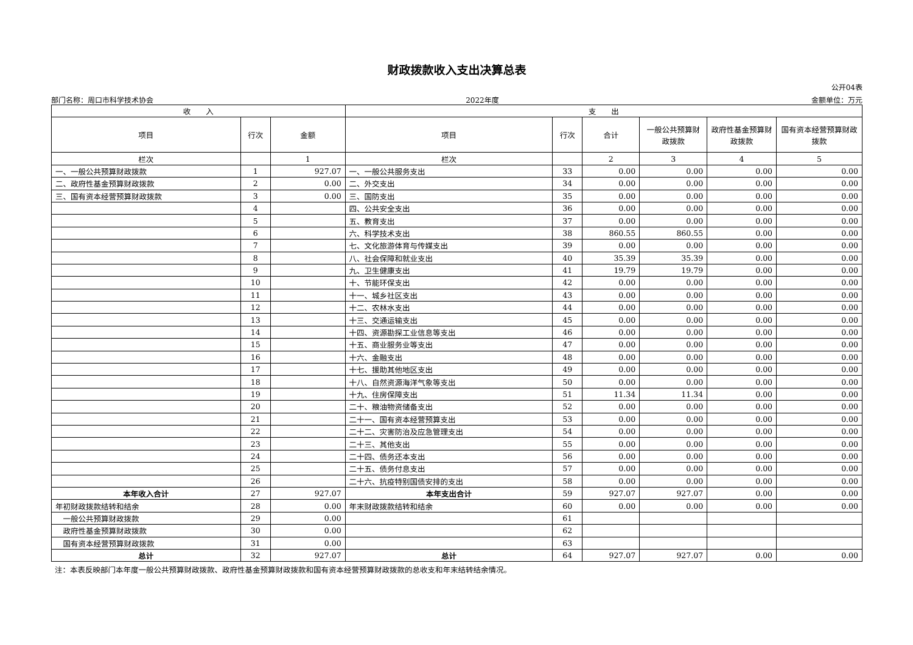财政拨款收入支出决算总表
公开04表
部门名称：周口市科学技术协会 2022年度 金额单位：万元
| 收 入 | | | 支 出 | | | | | |
| --- | --- | --- | --- | --- | --- | --- | --- | --- |
| 项目 | 行次 | 金额 | 项目 | 行次 | 合计 | 一般公共预算财政拨款 | 政府性基金预算财政拨款 | 国有资本经营预算财政拨款 |
| 栏次 | | 1 | 栏次 | | 2 | 3 | 4 | 5 |
| 一、一般公共预算财政拨款 | 1 | 927.07 | 一、一般公共服务支出 | 33 | 0.00 | 0.00 | 0.00 | 0.00 |
| 二、政府性基金预算财政拨款 | 2 | 0.00 | 二、外交支出 | 34 | 0.00 | 0.00 | 0.00 | 0.00 |
| 三、国有资本经营预算财政拨款 | 3 | 0.00 | 三、国防支出 | 35 | 0.00 | 0.00 | 0.00 | 0.00 |
| | 4 | | 四、公共安全支出 | 36 | 0.00 | 0.00 | 0.00 | 0.00 |
| | 5 | | 五、教育支出 | 37 | 0.00 | 0.00 | 0.00 | 0.00 |
| | 6 | | 六、科学技术支出 | 38 | 860.55 | 860.55 | 0.00 | 0.00 |
| | 7 | | 七、文化旅游体育与传媒支出 | 39 | 0.00 | 0.00 | 0.00 | 0.00 |
| | 8 | | 八、社会保障和就业支出 | 40 | 35.39 | 35.39 | 0.00 | 0.00 |
| | 9 | | 九、卫生健康支出 | 41 | 19.79 | 19.79 | 0.00 | 0.00 |
| | 10 | | 十、节能环保支出 | 42 | 0.00 | 0.00 | 0.00 | 0.00 |
| | 11 | | 十一、城乡社区支出 | 43 | 0.00 | 0.00 | 0.00 | 0.00 |
| | 12 | | 十二、农林水支出 | 44 | 0.00 | 0.00 | 0.00 | 0.00 |
| | 13 | | 十三、交通运输支出 | 45 | 0.00 | 0.00 | 0.00 | 0.00 |
| | 14 | | 十四、资源勘探工业信息等支出 | 46 | 0.00 | 0.00 | 0.00 | 0.00 |
| | 15 | | 十五、商业服务业等支出 | 47 | 0.00 | 0.00 | 0.00 | 0.00 |
| | 16 | | 十六、金融支出 | 48 | 0.00 | 0.00 | 0.00 | 0.00 |
| | 17 | | 十七、援助其他地区支出 | 49 | 0.00 | 0.00 | 0.00 | 0.00 |
| | 18 | | 十八、自然资源海洋气象等支出 | 50 | 0.00 | 0.00 | 0.00 | 0.00 |
| | 19 | | 十九、住房保障支出 | 51 | 11.34 | 11.34 | 0.00 | 0.00 |
| | 20 | | 二十、粮油物资储备支出 | 52 | 0.00 | 0.00 | 0.00 | 0.00 |
| | 21 | | 二十一、国有资本经营预算支出 | 53 | 0.00 | 0.00 | 0.00 | 0.00 |
| | 22 | | 二十二、灾害防治及应急管理支出 | 54 | 0.00 | 0.00 | 0.00 | 0.00 |
| | 23 | | 二十三、其他支出 | 55 | 0.00 | 0.00 | 0.00 | 0.00 |
| | 24 | | 二十四、债务还本支出 | 56 | 0.00 | 0.00 | 0.00 | 0.00 |
| | 25 | | 二十五、债务付息支出 | 57 | 0.00 | 0.00 | 0.00 | 0.00 |
| | 26 | | 二十六、抗疫特别国债安排的支出 | 58 | 0.00 | 0.00 | 0.00 | 0.00 |
| 本年收入合计 | 27 | 927.07 | 本年支出合计 | 59 | 927.07 | 927.07 | 0.00 | 0.00 |
| 年初财政拨款结转和结余 | 28 | 0.00 | 年末财政拨款结转和结余 | 60 | 0.00 | 0.00 | 0.00 | 0.00 |
| 一般公共预算财政拨款 | 29 | 0.00 | | 61 | | | | |
| 政府性基金预算财政拨款 | 30 | 0.00 | | 62 | | | | |
| 国有资本经营预算财政拨款 | 31 | 0.00 | | 63 | | | | |
| 总计 | 32 | 927.07 | 总计 | 64 | 927.07 | 927.07 | 0.00 | 0.00 |
注：本表反映部门本年度一般公共预算财政拨款、政府性基金预算财政拨款和国有资本经营预算财政拨款的总收支和年末结转结余情况。